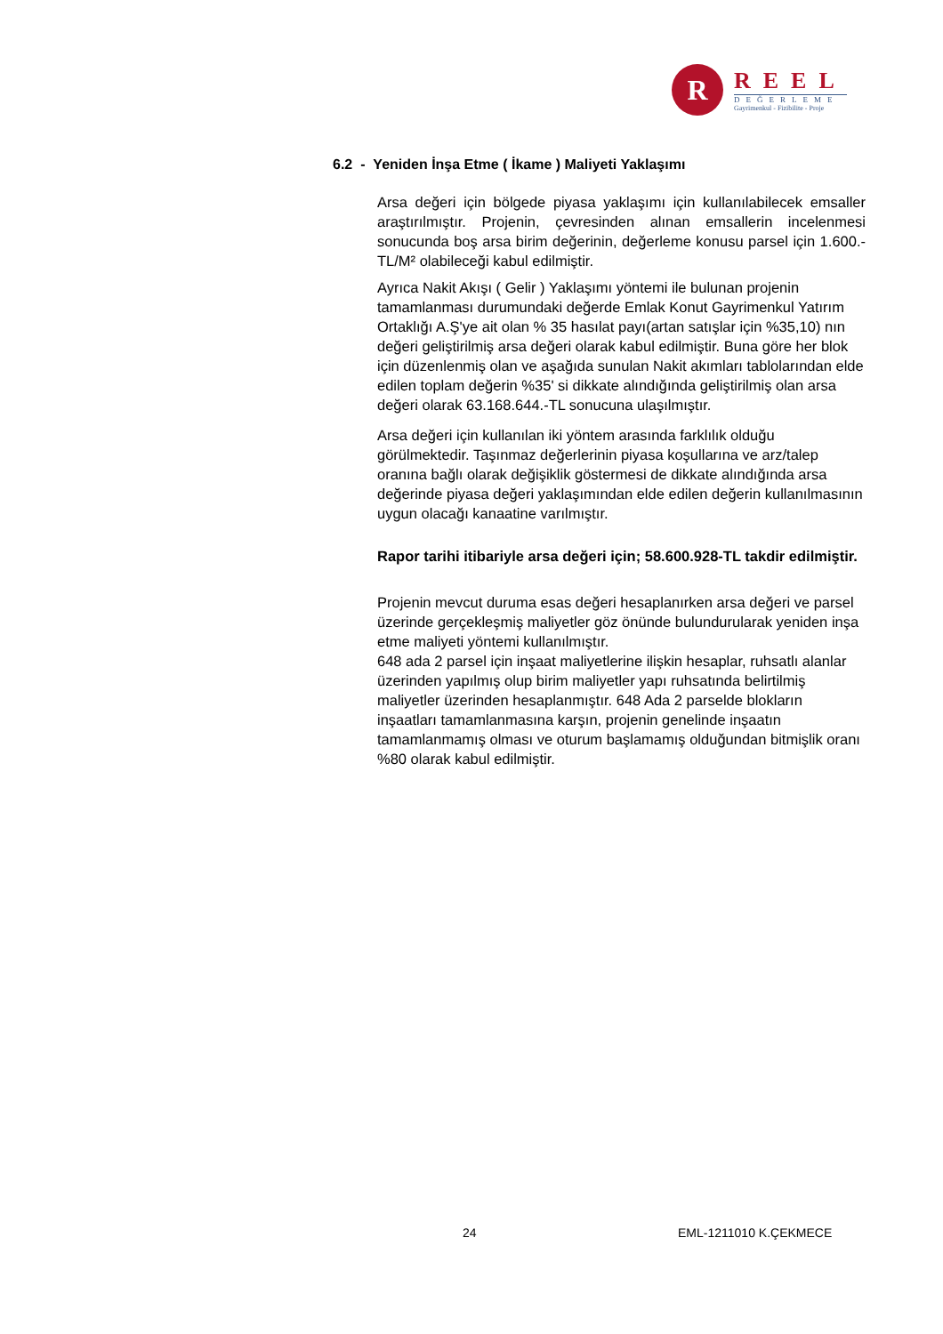R
REEL
DEĞERLEME
Gayrimenkul - Fizibilite - Proje
6.2 - Yeniden İnşa Etme ( İkame ) Maliyeti Yaklaşımı
Arsa değeri için bölgede piyasa yaklaşımı için kullanılabilecek emsaller araştırılmıştır. Projenin, çevresinden alınan emsallerin incelenmesi sonucunda boş arsa birim değerinin, değerleme konusu parsel için 1.600.-TL/M² olabileceği kabul edilmiştir.
Ayrıca Nakit Akışı ( Gelir ) Yaklaşımı yöntemi ile bulunan projenin tamamlanması durumundaki değerde Emlak Konut Gayrimenkul Yatırım Ortaklığı A.Ş'ye ait olan % 35 hasılat payı(artan satışlar için %35,10) nın değeri geliştirilmiş arsa değeri olarak kabul edilmiştir. Buna göre her blok için düzenlenmiş olan ve aşağıda sunulan Nakit akımları tablolarından elde edilen toplam değerin %35' si dikkate alındığında geliştirilmiş olan arsa değeri olarak 63.168.644.-TL sonucuna ulaşılmıştır.
Arsa değeri için kullanılan iki yöntem arasında farklılık olduğu görülmektedir. Taşınmaz değerlerinin piyasa koşullarına ve arz/talep oranına bağlı olarak değişiklik göstermesi de dikkate alındığında arsa değerinde piyasa değeri yaklaşımından elde edilen değerin kullanılmasının uygun olacağı kanaatine varılmıştır.
Rapor tarihi itibariyle arsa değeri için; 58.600.928-TL takdir edilmiştir.
Projenin mevcut duruma esas değeri hesaplanırken arsa değeri ve parsel üzerinde gerçekleşmiş maliyetler göz önünde bulundurularak yeniden inşa etme maliyeti yöntemi kullanılmıştır.
648 ada 2 parsel için inşaat maliyetlerine ilişkin hesaplar, ruhsatlı alanlar üzerinden yapılmış olup birim maliyetler yapı ruhsatında belirtilmiş maliyetler üzerinden hesaplanmıştır. 648 Ada 2 parselde blokların inşaatları tamamlanmasına karşın, projenin genelinde inşaatın tamamlanmamış olması ve oturum başlamamış olduğundan bitmişlik oranı %80 olarak kabul edilmiştir.
24 EML-1211010 K.ÇEKMECE